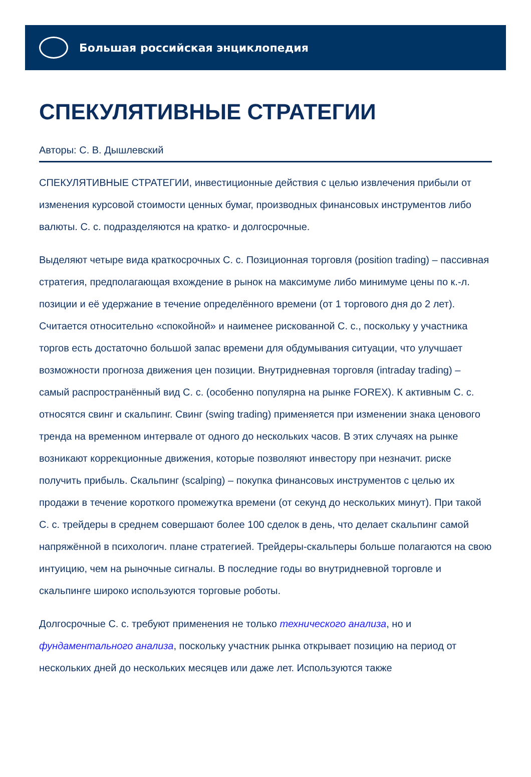Большая российская энциклопедия
СПЕКУЛЯТИВНЫЕ СТРАТЕГИИ
Авторы: С. В. Дышлевский
СПЕКУЛЯТИВНЫЕ СТРАТЕГИИ, инвестиционные действия с целью извлечения прибыли от изменения курсовой стоимости ценных бумаг, производных финансовых инструментов либо валюты. С. с. подразделяются на кратко- и долгосрочные.
Выделяют четыре вида краткосрочных С. с. Позиционная торговля (position trading) – пассивная стратегия, предполагающая вхождение в рынок на максимуме либо минимуме цены по к.-л. позиции и её удержание в течение определённого времени (от 1 торгового дня до 2 лет). Считается относительно «спокойной» и наименее рискованной С. с., поскольку у участника торгов есть достаточно большой запас времени для обдумывания ситуации, что улучшает возможности прогноза движения цен позиции. Внутридневная торговля (intraday trading) – самый распространённый вид С. с. (особенно популярна на рынке FOREX). К активным С. с. относятся свинг и скальпинг. Свинг (swing trading) применяется при изменении знака ценового тренда на временном интервале от одного до нескольких часов. В этих случаях на рынке возникают коррекционные движения, которые позволяют инвестору при незначит. риске получить прибыль. Скальпинг (scalping) – покупка финансовых инструментов с целью их продажи в течение короткого промежутка времени (от секунд до нескольких минут). При такой С. с. трейдеры в среднем совершают более 100 сделок в день, что делает скальпинг самой напряжённой в психологич. плане стратегией. Трейдеры-скальперы больше полагаются на свою интуицию, чем на рыночные сигналы. В последние годы во внутридневной торговле и скальпинге широко используются торговые роботы.
Долгосрочные С. с. требуют применения не только технического анализа, но и фундаментального анализа, поскольку участник рынка открывает позицию на период от нескольких дней до нескольких месяцев или даже лет. Используются также